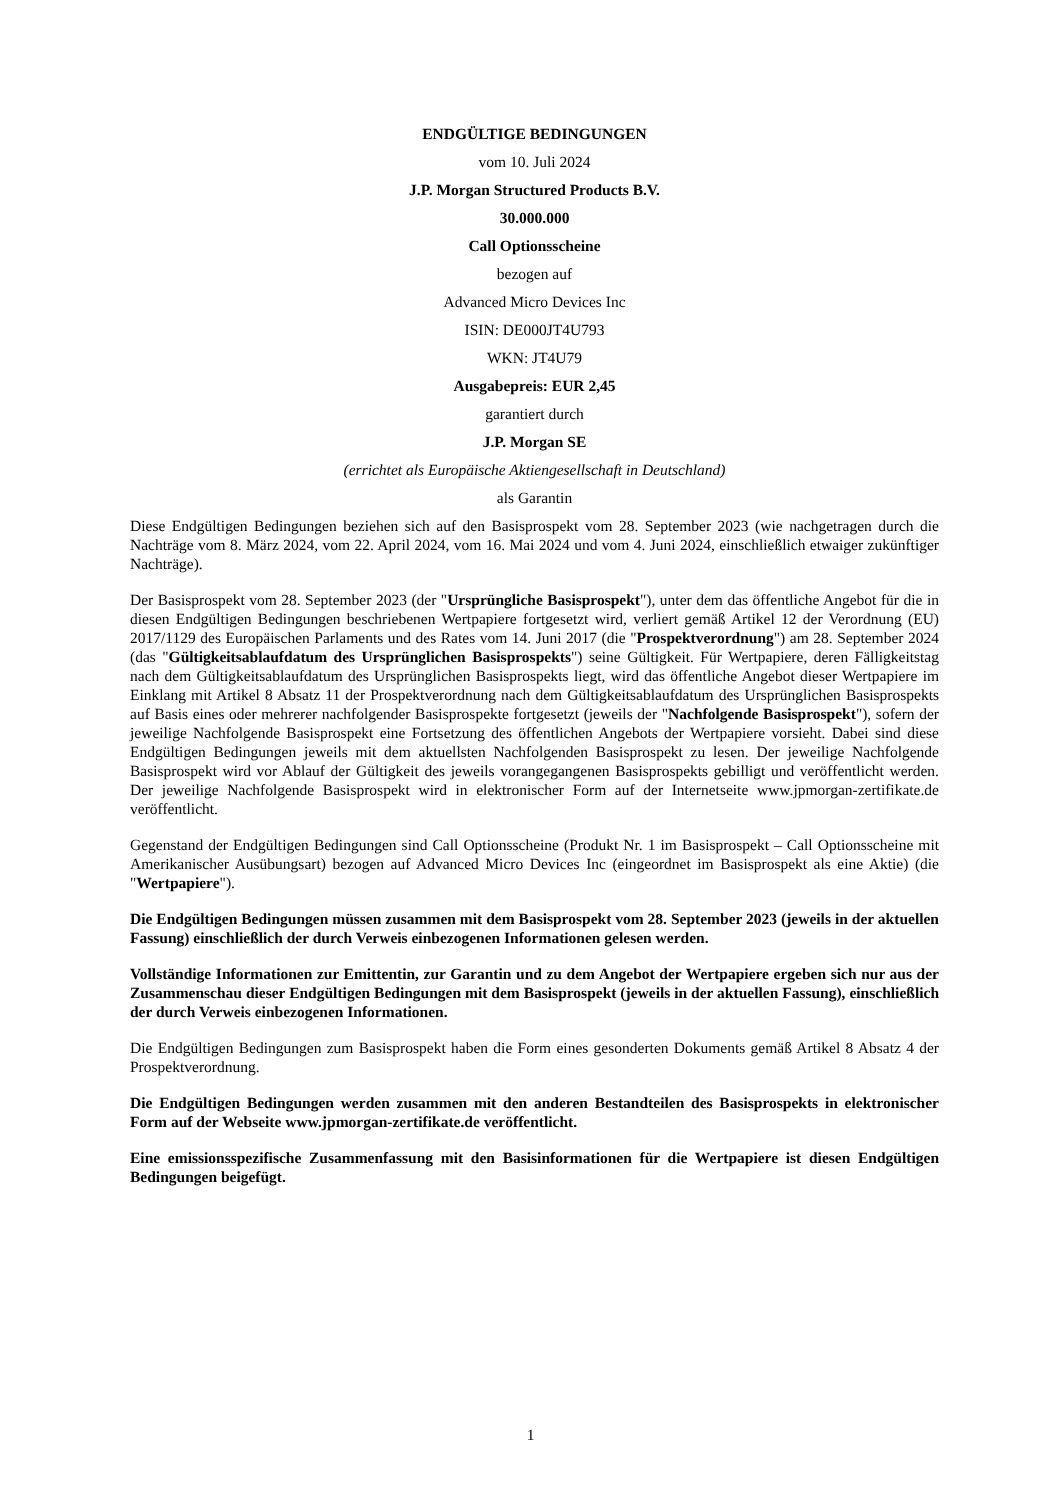ENDGÜLTIGE BEDINGUNGEN
vom 10. Juli 2024
J.P. Morgan Structured Products B.V.
30.000.000
Call Optionsscheine
bezogen auf
Advanced Micro Devices Inc
ISIN: DE000JT4U793
WKN: JT4U79
Ausgabepreis: EUR 2,45
garantiert durch
J.P. Morgan SE
(errichtet als Europäische Aktiengesellschaft in Deutschland)
als Garantin
Diese Endgültigen Bedingungen beziehen sich auf den Basisprospekt vom 28. September 2023 (wie nachgetragen durch die Nachträge vom 8. März 2024, vom 22. April 2024, vom 16. Mai 2024 und vom 4. Juni 2024, einschließlich etwaiger zukünftiger Nachträge).
Der Basisprospekt vom 28. September 2023 (der "Ursprüngliche Basisprospekt"), unter dem das öffentliche Angebot für die in diesen Endgültigen Bedingungen beschriebenen Wertpapiere fortgesetzt wird, verliert gemäß Artikel 12 der Verordnung (EU) 2017/1129 des Europäischen Parlaments und des Rates vom 14. Juni 2017 (die "Prospektverordnung") am 28. September 2024 (das "Gültigkeitsablaufdatum des Ursprünglichen Basisprospekts") seine Gültigkeit. Für Wertpapiere, deren Fälligkeitstag nach dem Gültigkeitsablaufdatum des Ursprünglichen Basisprospekts liegt, wird das öffentliche Angebot dieser Wertpapiere im Einklang mit Artikel 8 Absatz 11 der Prospektverordnung nach dem Gültigkeitsablaufdatum des Ursprünglichen Basisprospekts auf Basis eines oder mehrerer nachfolgender Basisprospekte fortgesetzt (jeweils der "Nachfolgende Basisprospekt"), sofern der jeweilige Nachfolgende Basisprospekt eine Fortsetzung des öffentlichen Angebots der Wertpapiere vorsieht. Dabei sind diese Endgültigen Bedingungen jeweils mit dem aktuellsten Nachfolgenden Basisprospekt zu lesen. Der jeweilige Nachfolgende Basisprospekt wird vor Ablauf der Gültigkeit des jeweils vorangegangenen Basisprospekts gebilligt und veröffentlicht werden. Der jeweilige Nachfolgende Basisprospekt wird in elektronischer Form auf der Internetseite www.jpmorgan-zertifikate.de veröffentlicht.
Gegenstand der Endgültigen Bedingungen sind Call Optionsscheine (Produkt Nr. 1 im Basisprospekt – Call Optionsscheine mit Amerikanischer Ausübungsart) bezogen auf Advanced Micro Devices Inc (eingeordnet im Basisprospekt als eine Aktie) (die "Wertpapiere").
Die Endgültigen Bedingungen müssen zusammen mit dem Basisprospekt vom 28. September 2023 (jeweils in der aktuellen Fassung) einschließlich der durch Verweis einbezogenen Informationen gelesen werden.
Vollständige Informationen zur Emittentin, zur Garantin und zu dem Angebot der Wertpapiere ergeben sich nur aus der Zusammenschau dieser Endgültigen Bedingungen mit dem Basisprospekt (jeweils in der aktuellen Fassung), einschließlich der durch Verweis einbezogenen Informationen.
Die Endgültigen Bedingungen zum Basisprospekt haben die Form eines gesonderten Dokuments gemäß Artikel 8 Absatz 4 der Prospektverordnung.
Die Endgültigen Bedingungen werden zusammen mit den anderen Bestandteilen des Basisprospekts in elektronischer Form auf der Webseite www.jpmorgan-zertifikate.de veröffentlicht.
Eine emissionsspezifische Zusammenfassung mit den Basisinformationen für die Wertpapiere ist diesen Endgültigen Bedingungen beigefügt.
1